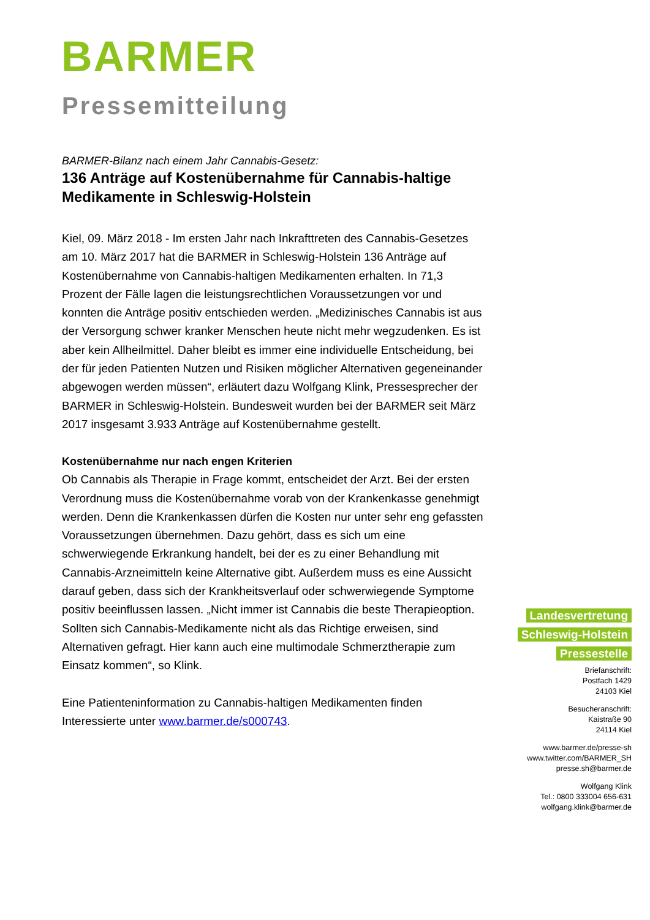BARMER
Pressemitteilung
BARMER-Bilanz nach einem Jahr Cannabis-Gesetz:
136 Anträge auf Kostenübernahme für Cannabis-haltige Medikamente in Schleswig-Holstein
Kiel, 09. März 2018 - Im ersten Jahr nach Inkrafttreten des Cannabis-Gesetzes am 10. März 2017 hat die BARMER in Schleswig-Holstein 136 Anträge auf Kostenübernahme von Cannabis-haltigen Medikamenten erhalten. In 71,3 Prozent der Fälle lagen die leistungsrechtlichen Voraussetzungen vor und konnten die Anträge positiv entschieden werden. „Medizinisches Cannabis ist aus der Versorgung schwer kranker Menschen heute nicht mehr wegzudenken. Es ist aber kein Allheilmittel. Daher bleibt es immer eine individuelle Entscheidung, bei der für jeden Patienten Nutzen und Risiken möglicher Alternativen gegeneinander abgewogen werden müssen“, erläutert dazu Wolfgang Klink, Pressesprecher der BARMER in Schleswig-Holstein. Bundesweit wurden bei der BARMER seit März 2017 insgesamt 3.933 Anträge auf Kostenübernahme gestellt.
Kostenübernahme nur nach engen Kriterien
Ob Cannabis als Therapie in Frage kommt, entscheidet der Arzt. Bei der ersten Verordnung muss die Kostenübernahme vorab von der Krankenkasse genehmigt werden. Denn die Krankenkassen dürfen die Kosten nur unter sehr eng gefassten Voraussetzungen übernehmen. Dazu gehört, dass es sich um eine schwerwiegende Erkrankung handelt, bei der es zu einer Behandlung mit Cannabis-Arzneimitteln keine Alternative gibt. Außerdem muss es eine Aussicht darauf geben, dass sich der Krankheitsverlauf oder schwerwiegende Symptome positiv beeinflussen lassen. „Nicht immer ist Cannabis die beste Therapieoption. Sollten sich Cannabis-Medikamente nicht als das Richtige erweisen, sind Alternativen gefragt. Hier kann auch eine multimodale Schmerztherapie zum Einsatz kommen“, so Klink.
Eine Patienteninformation zu Cannabis-haltigen Medikamenten finden Interessierte unter www.barmer.de/s000743.
Landesvertretung
Schleswig-Holstein
Pressestelle
Briefanschrift:
Postfach 1429
24103 Kiel
Besucheranschrift:
Kaistraße 90
24114 Kiel
www.barmer.de/presse-sh
www.twitter.com/BARMER_SH
presse.sh@barmer.de
Wolfgang Klink
Tel.: 0800 333004 656-631
wolfgang.klink@barmer.de